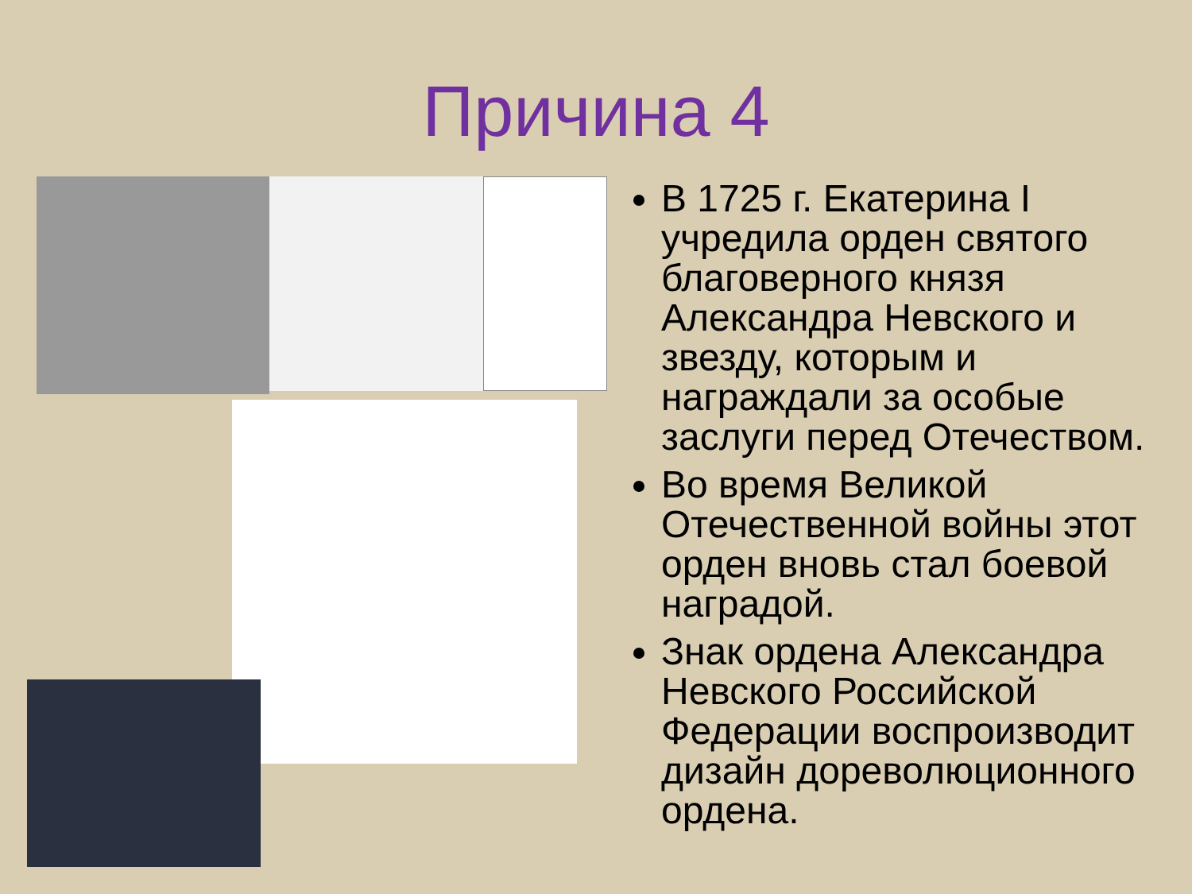Причина 4
В 1725 г. Екатерина I учредила орден святого благоверного князя Александра Невского и звезду, которым и награждали за особые заслуги перед Отечеством.
Во время Великой Отечественной войны этот орден вновь стал боевой наградой.
Знак ордена Александра Невского Российской Федерации воспроизводит дизайн дореволюционного ордена.